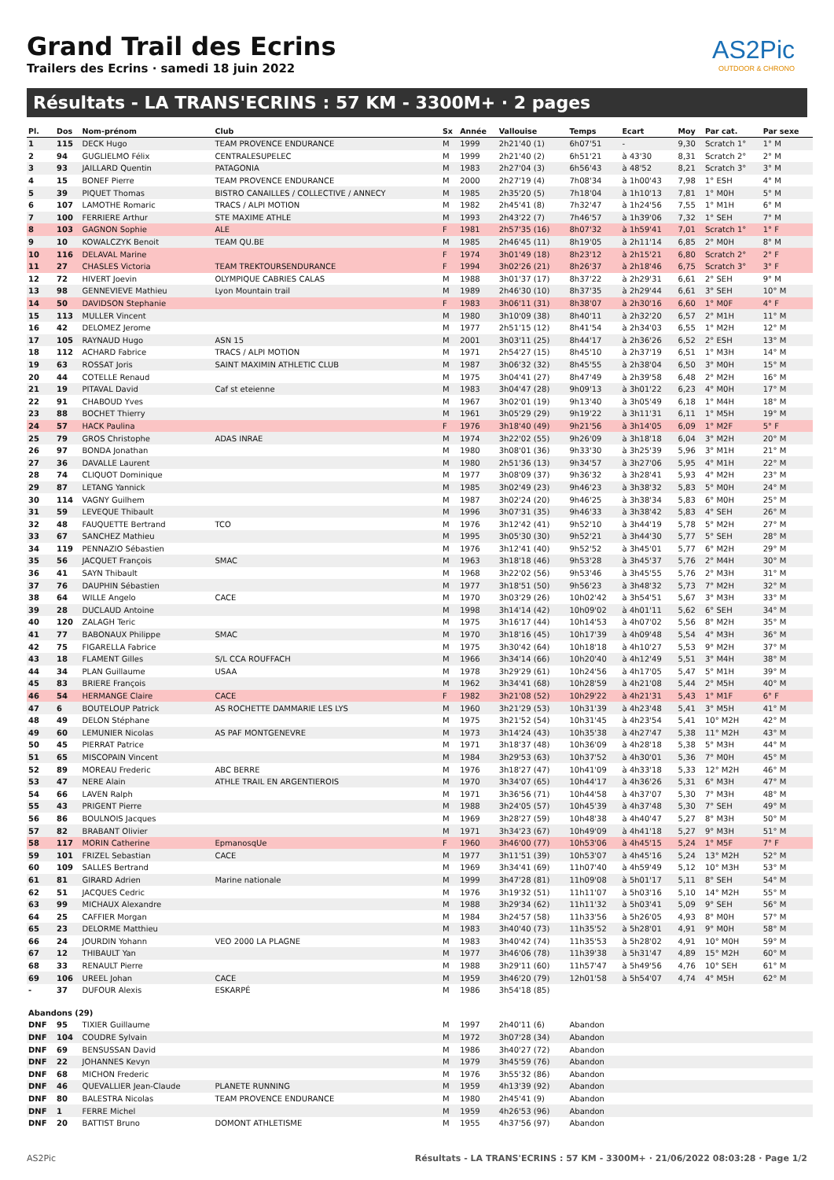Grand Trail des Ecrins
Trailers des Ecrins · samedi 18 juin 2022
AS2Pic
OUTDOOR & CHRONO
Résultats - LA TRANS'ECRINS : 57 KM - 3300M+ · 2 pages
| Pl. | Dos | Nom-prénom | Club | Sx | Année | Vallouise | Temps | Ecart | Moy | Par cat. | Par sexe |
| --- | --- | --- | --- | --- | --- | --- | --- | --- | --- | --- | --- |
| 1 | 115 | DECK Hugo | TEAM PROVENCE ENDURANCE | M | 1999 | 2h21'40 (1) | 6h07'51 | - | 9,30 | Scratch 1° | 1° M |
| 2 | 94 | GUGLIELMO Félix | CENTRALESUPELEC | M | 1999 | 2h21'40 (2) | 6h51'21 | à 43'30 | 8,31 | Scratch 2° | 2° M |
| 3 | 93 | JAILLARD Quentin | PATAGONIA | M | 1983 | 2h27'04 (3) | 6h56'43 | à 48'52 | 8,21 | Scratch 3° | 3° M |
| 4 | 15 | BONEF Pierre | TEAM PROVENCE ENDURANCE | M | 2000 | 2h27'19 (4) | 7h08'34 | à 1h00'43 | 7,98 | 1° ESH | 4° M |
| 5 | 39 | PIQUET Thomas | BISTRO CANAILLES / COLLECTIVE / ANNECY | M | 1985 | 2h35'20 (5) | 7h18'04 | à 1h10'13 | 7,81 | 1° M0H | 5° M |
| 6 | 107 | LAMOTHE Romaric | TRACS / ALPI MOTION | M | 1982 | 2h45'41 (8) | 7h32'47 | à 1h24'56 | 7,55 | 1° M1H | 6° M |
| 7 | 100 | FERRIERE Arthur | STE MAXIME ATHLE | M | 1993 | 2h43'22 (7) | 7h46'57 | à 1h39'06 | 7,32 | 1° SEH | 7° M |
| 8 | 103 | GAGNON Sophie | ALE | F | 1981 | 2h57'35 (16) | 8h07'32 | à 1h59'41 | 7,01 | Scratch 1° | 1° F |
| 9 | 10 | KOWALCZYK Benoit | TEAM QU.BE | M | 1985 | 2h46'45 (11) | 8h19'05 | à 2h11'14 | 6,85 | 2° M0H | 8° M |
| 10 | 116 | DELAVAL Marine | | F | 1974 | 3h01'49 (18) | 8h23'12 | à 2h15'21 | 6,80 | Scratch 2° | 2° F |
| 11 | 27 | CHASLES Victoria | TEAM TREKTOURSENDURANCE | F | 1994 | 3h02'26 (21) | 8h26'37 | à 2h18'46 | 6,75 | Scratch 3° | 3° F |
| 12 | 72 | HIVERT Joevin | OLYMPIQUE CABRIES CALAS | M | 1988 | 3h01'37 (17) | 8h37'22 | à 2h29'31 | 6,61 | 2° SEH | 9° M |
| 13 | 98 | GENNEVIEVE Mathieu | Lyon Mountain trail | M | 1989 | 2h46'30 (10) | 8h37'35 | à 2h29'44 | 6,61 | 3° SEH | 10° M |
| 14 | 50 | DAVIDSON Stephanie | | F | 1983 | 3h06'11 (31) | 8h38'07 | à 2h30'16 | 6,60 | 1° M0F | 4° F |
| 15 | 113 | MULLER Vincent | | M | 1980 | 3h10'09 (38) | 8h40'11 | à 2h32'20 | 6,57 | 2° M1H | 11° M |
| 16 | 42 | DELOMEZ Jerome | | M | 1977 | 2h51'15 (12) | 8h41'54 | à 2h34'03 | 6,55 | 1° M2H | 12° M |
| 17 | 105 | RAYNAUD Hugo | ASN 15 | M | 2001 | 3h03'11 (25) | 8h44'17 | à 2h36'26 | 6,52 | 2° ESH | 13° M |
| 18 | 112 | ACHARD Fabrice | TRACS / ALPI MOTION | M | 1971 | 2h54'27 (15) | 8h45'10 | à 2h37'19 | 6,51 | 1° M3H | 14° M |
| 19 | 63 | ROSSAT Joris | SAINT MAXIMIN ATHLETIC CLUB | M | 1987 | 3h06'32 (32) | 8h45'55 | à 2h38'04 | 6,50 | 3° M0H | 15° M |
| 20 | 44 | COTELLE Renaud | | M | 1975 | 3h04'41 (27) | 8h47'49 | à 2h39'58 | 6,48 | 2° M2H | 16° M |
| 21 | 19 | PITAVAL David | Caf st eteienne | M | 1983 | 3h04'47 (28) | 9h09'13 | à 3h01'22 | 6,23 | 4° M0H | 17° M |
| 22 | 91 | CHABOUD Yves | | M | 1967 | 3h02'01 (19) | 9h13'40 | à 3h05'49 | 6,18 | 1° M4H | 18° M |
| 23 | 88 | BOCHET Thierry | | M | 1961 | 3h05'29 (29) | 9h19'22 | à 3h11'31 | 6,11 | 1° M5H | 19° M |
| 24 | 57 | HACK Paulina | | F | 1976 | 3h18'40 (49) | 9h21'56 | à 3h14'05 | 6,09 | 1° M2F | 5° F |
| 25 | 79 | GROS Christophe | ADAS INRAE | M | 1974 | 3h22'02 (55) | 9h26'09 | à 3h18'18 | 6,04 | 3° M2H | 20° M |
| 26 | 97 | BONDA Jonathan | | M | 1980 | 3h08'01 (36) | 9h33'30 | à 3h25'39 | 5,96 | 3° M1H | 21° M |
| 27 | 36 | DAVALLE Laurent | | M | 1980 | 2h51'36 (13) | 9h34'57 | à 3h27'06 | 5,95 | 4° M1H | 22° M |
| 28 | 74 | CLIQUOT Dominique | | M | 1977 | 3h08'09 (37) | 9h36'32 | à 3h28'41 | 5,93 | 4° M2H | 23° M |
| 29 | 87 | LETANG Yannick | | M | 1985 | 3h02'49 (23) | 9h46'23 | à 3h38'32 | 5,83 | 5° M0H | 24° M |
| 30 | 114 | VAGNY Guilhem | | M | 1987 | 3h02'24 (20) | 9h46'25 | à 3h38'34 | 5,83 | 6° M0H | 25° M |
| 31 | 59 | LEVEQUE Thibault | | M | 1996 | 3h07'31 (35) | 9h46'33 | à 3h38'42 | 5,83 | 4° SEH | 26° M |
| 32 | 48 | FAUQUETTE Bertrand | TCO | M | 1976 | 3h12'42 (41) | 9h52'10 | à 3h44'19 | 5,78 | 5° M2H | 27° M |
| 33 | 67 | SANCHEZ Mathieu | | M | 1995 | 3h05'30 (30) | 9h52'21 | à 3h44'30 | 5,77 | 5° SEH | 28° M |
| 34 | 119 | PENNAZIO Sébastien | | M | 1976 | 3h12'41 (40) | 9h52'52 | à 3h45'01 | 5,77 | 6° M2H | 29° M |
| 35 | 56 | JACQUET François | SMAC | M | 1963 | 3h18'18 (46) | 9h53'28 | à 3h45'37 | 5,76 | 2° M4H | 30° M |
| 36 | 41 | SAYN Thibault | | M | 1968 | 3h22'02 (56) | 9h53'46 | à 3h45'55 | 5,76 | 2° M3H | 31° M |
| 37 | 76 | DAUPHIN Sébastien | | M | 1977 | 3h18'51 (50) | 9h56'23 | à 3h48'32 | 5,73 | 7° M2H | 32° M |
| 38 | 64 | WILLE Angelo | CACE | M | 1970 | 3h03'29 (26) | 10h02'42 | à 3h54'51 | 5,67 | 3° M3H | 33° M |
| 39 | 28 | DUCLAUD Antoine | | M | 1998 | 3h14'14 (42) | 10h09'02 | à 4h01'11 | 5,62 | 6° SEH | 34° M |
| 40 | 120 | ZALAGH Teric | | M | 1975 | 3h16'17 (44) | 10h14'53 | à 4h07'02 | 5,56 | 8° M2H | 35° M |
| 41 | 77 | BABONAUX Philippe | SMAC | M | 1970 | 3h18'16 (45) | 10h17'39 | à 4h09'48 | 5,54 | 4° M3H | 36° M |
| 42 | 75 | FIGARELLA Fabrice | | M | 1975 | 3h30'42 (64) | 10h18'18 | à 4h10'27 | 5,53 | 9° M2H | 37° M |
| 43 | 18 | FLAMENT Gilles | S/L CCA ROUFFACH | M | 1966 | 3h34'14 (66) | 10h20'40 | à 4h12'49 | 5,51 | 3° M4H | 38° M |
| 44 | 34 | PLAN Guillaume | USAA | M | 1978 | 3h29'29 (61) | 10h24'56 | à 4h17'05 | 5,47 | 5° M1H | 39° M |
| 45 | 83 | BRIERE François | | M | 1962 | 3h34'41 (68) | 10h28'59 | à 4h21'08 | 5,44 | 2° M5H | 40° M |
| 46 | 54 | HERMANGE Claire | CACE | F | 1982 | 3h21'08 (52) | 10h29'22 | à 4h21'31 | 5,43 | 1° M1F | 6° F |
| 47 | 6 | BOUTELOUP Patrick | AS ROCHETTE DAMMARIE LES LYS | M | 1960 | 3h21'29 (53) | 10h31'39 | à 4h23'48 | 5,41 | 3° M5H | 41° M |
| 48 | 49 | DELON Stéphane | | M | 1975 | 3h21'52 (54) | 10h31'45 | à 4h23'54 | 5,41 | 10° M2H | 42° M |
| 49 | 60 | LEMUNIER Nicolas | AS PAF MONTGENEVRE | M | 1973 | 3h14'24 (43) | 10h35'38 | à 4h27'47 | 5,38 | 11° M2H | 43° M |
| 50 | 45 | PIERRAT Patrice | | M | 1971 | 3h18'37 (48) | 10h36'09 | à 4h28'18 | 5,38 | 5° M3H | 44° M |
| 51 | 65 | MISCOPAIN Vincent | | M | 1984 | 3h29'53 (63) | 10h37'52 | à 4h30'01 | 5,36 | 7° M0H | 45° M |
| 52 | 89 | MOREAU Frederic | ABC BERRE | M | 1976 | 3h18'27 (47) | 10h41'09 | à 4h33'18 | 5,33 | 12° M2H | 46° M |
| 53 | 47 | NERE Alain | ATHLE TRAIL EN ARGENTIEROIS | M | 1970 | 3h34'07 (65) | 10h44'17 | à 4h36'26 | 5,31 | 6° M3H | 47° M |
| 54 | 66 | LAVEN Ralph | | M | 1971 | 3h36'56 (71) | 10h44'58 | à 4h37'07 | 5,30 | 7° M3H | 48° M |
| 55 | 43 | PRIGENT Pierre | | M | 1988 | 3h24'05 (57) | 10h45'39 | à 4h37'48 | 5,30 | 7° SEH | 49° M |
| 56 | 86 | BOULNOIS Jacques | | M | 1969 | 3h28'27 (59) | 10h48'38 | à 4h40'47 | 5,27 | 8° M3H | 50° M |
| 57 | 82 | BRABANT Olivier | | M | 1971 | 3h34'23 (67) | 10h49'09 | à 4h41'18 | 5,27 | 9° M3H | 51° M |
| 58 | 117 | MORIN Catherine | EpmanosqUe | F | 1960 | 3h46'00 (77) | 10h53'06 | à 4h45'15 | 5,24 | 1° M5F | 7° F |
| 59 | 101 | FRIZEL Sebastian | CACE | M | 1977 | 3h11'51 (39) | 10h53'07 | à 4h45'16 | 5,24 | 13° M2H | 52° M |
| 60 | 109 | SALLES Bertrand | | M | 1969 | 3h34'41 (69) | 11h07'40 | à 4h59'49 | 5,12 | 10° M3H | 53° M |
| 61 | 81 | GIRARD Adrien | Marine nationale | M | 1999 | 3h47'28 (81) | 11h09'08 | à 5h01'17 | 5,11 | 8° SEH | 54° M |
| 62 | 51 | JACQUES Cedric | | M | 1976 | 3h19'32 (51) | 11h11'07 | à 5h03'16 | 5,10 | 14° M2H | 55° M |
| 63 | 99 | MICHAUX Alexandre | | M | 1988 | 3h29'34 (62) | 11h11'32 | à 5h03'41 | 5,09 | 9° SEH | 56° M |
| 64 | 25 | CAFFIER Morgan | | M | 1984 | 3h24'57 (58) | 11h33'56 | à 5h26'05 | 4,93 | 8° M0H | 57° M |
| 65 | 23 | DELORME Matthieu | | M | 1983 | 3h40'40 (73) | 11h35'52 | à 5h28'01 | 4,91 | 9° M0H | 58° M |
| 66 | 24 | JOURDIN Yohann | VEO 2000 LA PLAGNE | M | 1983 | 3h40'42 (74) | 11h35'53 | à 5h28'02 | 4,91 | 10° M0H | 59° M |
| 67 | 12 | THIBAULT Yan | | M | 1977 | 3h46'06 (78) | 11h39'38 | à 5h31'47 | 4,89 | 15° M2H | 60° M |
| 68 | 33 | RENAULT Pierre | | M | 1988 | 3h29'11 (60) | 11h57'47 | à 5h49'56 | 4,76 | 10° SEH | 61° M |
| 69 | 106 | UREEL Johan | CACE | M | 1959 | 3h46'20 (79) | 12h01'58 | à 5h54'07 | 4,74 | 4° M5H | 62° M |
| - | 37 | DUFOUR Alexis | ESKARPÉ | M | 1986 | 3h54'18 (85) | | | | | |
| Abandons (29) | | | | | | | | | | | |
| DNF | 95 | TIXIER Guillaume | | M | 1997 | 2h40'11 (6) | Abandon | | | | |
| DNF | 104 | COUDRE Sylvain | | M | 1972 | 3h07'28 (34) | Abandon | | | | |
| DNF | 69 | BENSUSSAN David | | M | 1986 | 3h40'27 (72) | Abandon | | | | |
| DNF | 22 | JOHANNES Kevyn | | M | 1979 | 3h45'59 (76) | Abandon | | | | |
| DNF | 68 | MICHON Frederic | | M | 1976 | 3h55'32 (86) | Abandon | | | | |
| DNF | 46 | QUEVALLIER Jean-Claude | PLANETE RUNNING | M | 1959 | 4h13'39 (92) | Abandon | | | | |
| DNF | 80 | BALESTRA Nicolas | TEAM PROVENCE ENDURANCE | M | 1980 | 2h45'41 (9) | Abandon | | | | |
| DNF | 1 | FERRE Michel | | M | 1959 | 4h26'53 (96) | Abandon | | | | |
| DNF | 20 | BATTIST Bruno | DOMONT ATHLETISME | M | 1955 | 4h37'56 (97) | Abandon | | | | |
AS2Pic Résultats - LA TRANS'ECRINS : 57 KM - 3300M+ · 21/06/2022 08:03:28 · Page 1/2